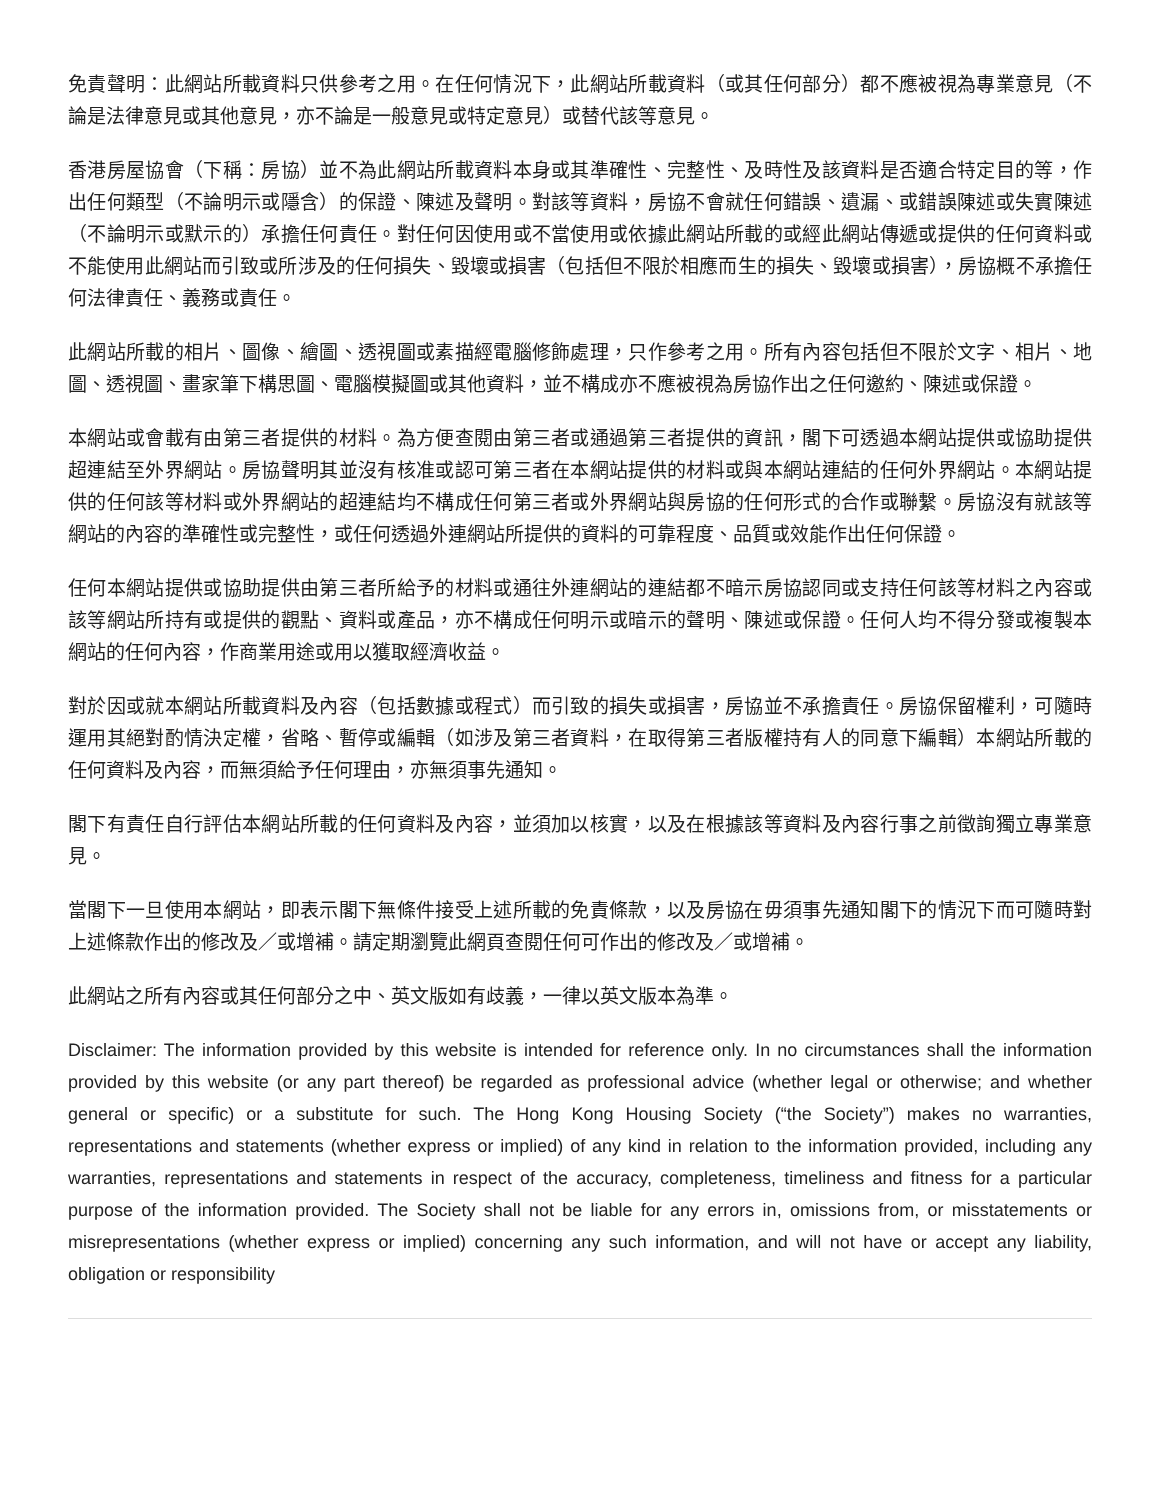免責聲明：此網站所載資料只供參考之用。在任何情況下，此網站所載資料（或其任何部分）都不應被視為專業意見（不論是法律意見或其他意見，亦不論是一般意見或特定意見）或替代該等意見。
香港房屋協會（下稱：房協）並不為此網站所載資料本身或其準確性、完整性、及時性及該資料是否適合特定目的等，作出任何類型（不論明示或隱含）的保證、陳述及聲明。對該等資料，房協不會就任何錯誤、遺漏、或錯誤陳述或失實陳述（不論明示或默示的）承擔任何責任。對任何因使用或不當使用或依據此網站所載的或經此網站傳遞或提供的任何資料或不能使用此網站而引致或所涉及的任何損失、毀壞或損害（包括但不限於相應而生的損失、毀壞或損害），房協概不承擔任何法律責任、義務或責任。
此網站所載的相片、圖像、繪圖、透視圖或素描經電腦修飾處理，只作參考之用。所有內容包括但不限於文字、相片、地圖、透視圖、畫家筆下構思圖、電腦模擬圖或其他資料，並不構成亦不應被視為房協作出之任何邀約、陳述或保證。
本網站或會載有由第三者提供的材料。為方便查閱由第三者或通過第三者提供的資訊，閣下可透過本網站提供或協助提供超連結至外界網站。房協聲明其並沒有核准或認可第三者在本網站提供的材料或與本網站連結的任何外界網站。本網站提供的任何該等材料或外界網站的超連結均不構成任何第三者或外界網站與房協的任何形式的合作或聯繫。房協沒有就該等網站的內容的準確性或完整性，或任何透過外連網站所提供的資料的可靠程度、品質或效能作出任何保證。
任何本網站提供或協助提供由第三者所給予的材料或通往外連網站的連結都不暗示房協認同或支持任何該等材料之內容或該等網站所持有或提供的觀點、資料或產品，亦不構成任何明示或暗示的聲明、陳述或保證。任何人均不得分發或複製本網站的任何內容，作商業用途或用以獲取經濟收益。
對於因或就本網站所載資料及內容（包括數據或程式）而引致的損失或損害，房協並不承擔責任。房協保留權利，可隨時運用其絕對酌情決定權，省略、暫停或編輯（如涉及第三者資料，在取得第三者版權持有人的同意下編輯）本網站所載的任何資料及內容，而無須給予任何理由，亦無須事先通知。
閣下有責任自行評估本網站所載的任何資料及內容，並須加以核實，以及在根據該等資料及內容行事之前徵詢獨立專業意見。
當閣下一旦使用本網站，即表示閣下無條件接受上述所載的免責條款，以及房協在毋須事先通知閣下的情況下而可隨時對上述條款作出的修改及／或增補。請定期瀏覽此網頁查閱任何可作出的修改及／或增補。
此網站之所有內容或其任何部分之中、英文版如有歧義，一律以英文版本為準。
Disclaimer: The information provided by this website is intended for reference only. In no circumstances shall the information provided by this website (or any part thereof) be regarded as professional advice (whether legal or otherwise; and whether general or specific) or a substitute for such. The Hong Kong Housing Society (“the Society”) makes no warranties, representations and statements (whether express or implied) of any kind in relation to the information provided, including any warranties, representations and statements in respect of the accuracy, completeness, timeliness and fitness for a particular purpose of the information provided. The Society shall not be liable for any errors in, omissions from, or misstatements or misrepresentations (whether express or implied) concerning any such information, and will not have or accept any liability, obligation or responsibility